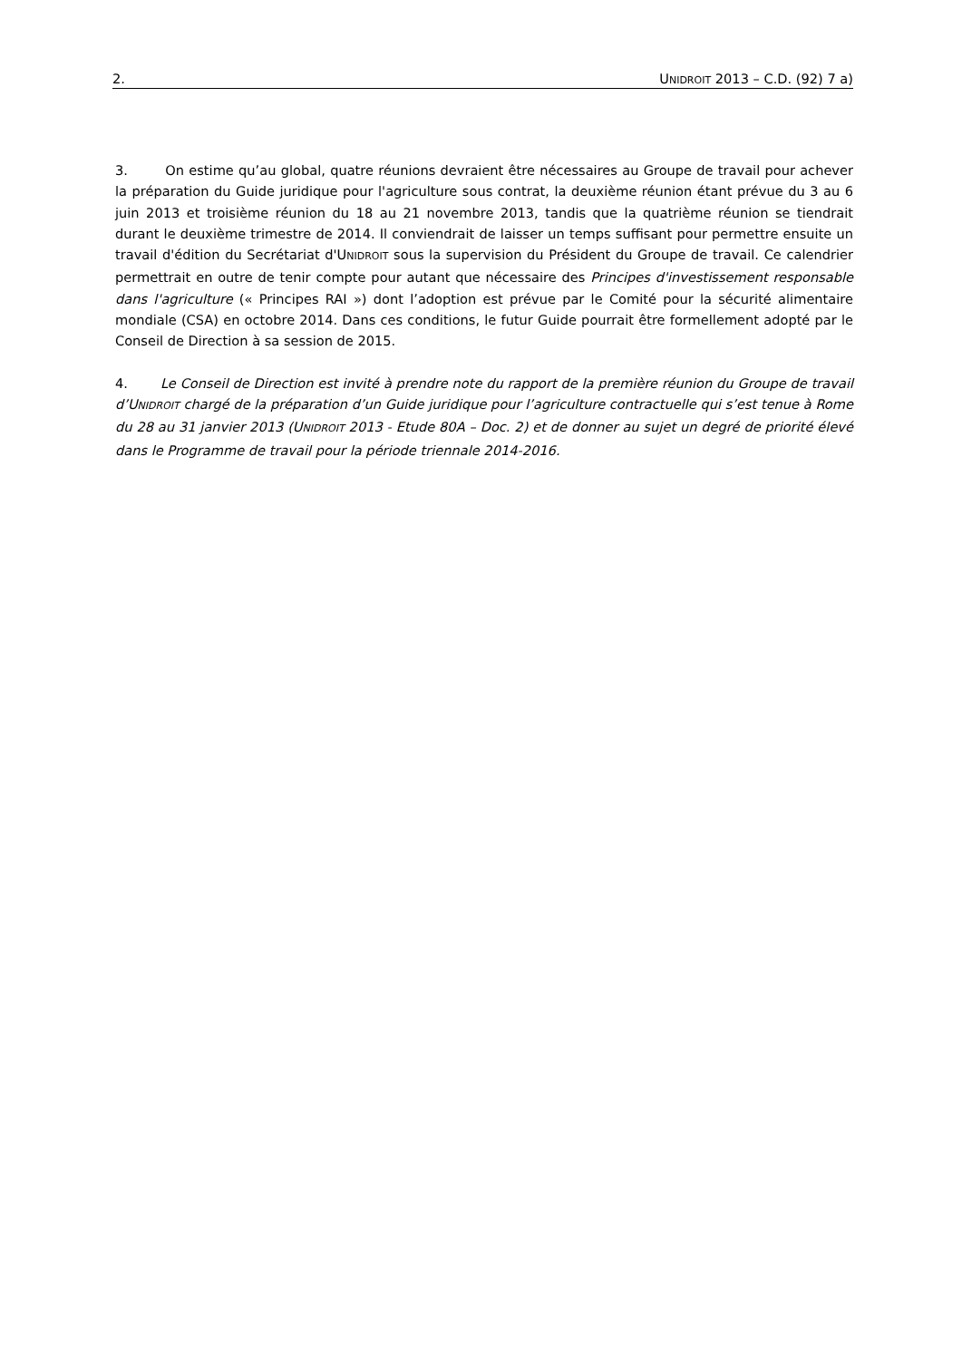2. UNIDROIT 2013 – C.D. (92) 7 a)
3. On estime qu’au global, quatre réunions devraient être nécessaires au Groupe de travail pour achever la préparation du Guide juridique pour l'agriculture sous contrat, la deuxième réunion étant prévue du 3 au 6 juin 2013 et troisième réunion du 18 au 21 novembre 2013, tandis que la quatrième réunion se tiendrait durant le deuxième trimestre de 2014. Il conviendrait de laisser un temps suffisant pour permettre ensuite un travail d'édition du Secrétariat d'UNIDROIT sous la supervision du Président du Groupe de travail. Ce calendrier permettrait en outre de tenir compte pour autant que nécessaire des Principes d'investissement responsable dans l'agriculture (« Principes RAI ») dont l’adoption est prévue par le Comité pour la sécurité alimentaire mondiale (CSA) en octobre 2014. Dans ces conditions, le futur Guide pourrait être formellement adopté par le Conseil de Direction à sa session de 2015.
4. Le Conseil de Direction est invité à prendre note du rapport de la première réunion du Groupe de travail d’UNIDROIT chargé de la préparation d’un Guide juridique pour l’agriculture contractuelle qui s’est tenue à Rome du 28 au 31 janvier 2013 (UNIDROIT 2013 - Etude 80A – Doc. 2) et de donner au sujet un degré de priorité élevé dans le Programme de travail pour la période triennale 2014-2016.